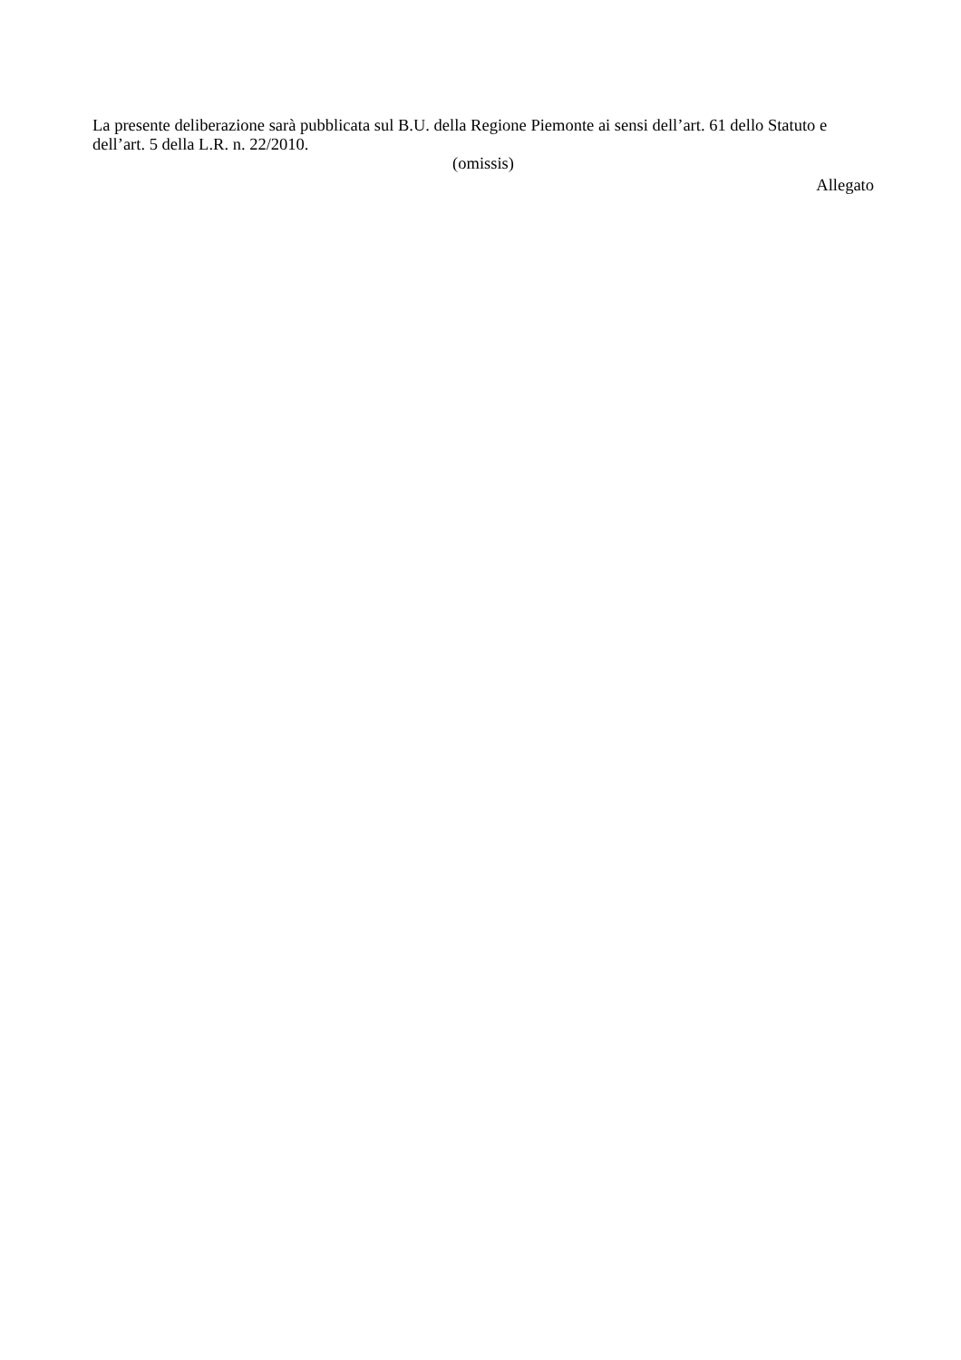La presente deliberazione sarà pubblicata sul B.U. della Regione Piemonte ai sensi dell’art. 61 dello Statuto e dell’art. 5 della L.R. n. 22/2010.
(omissis)
Allegato